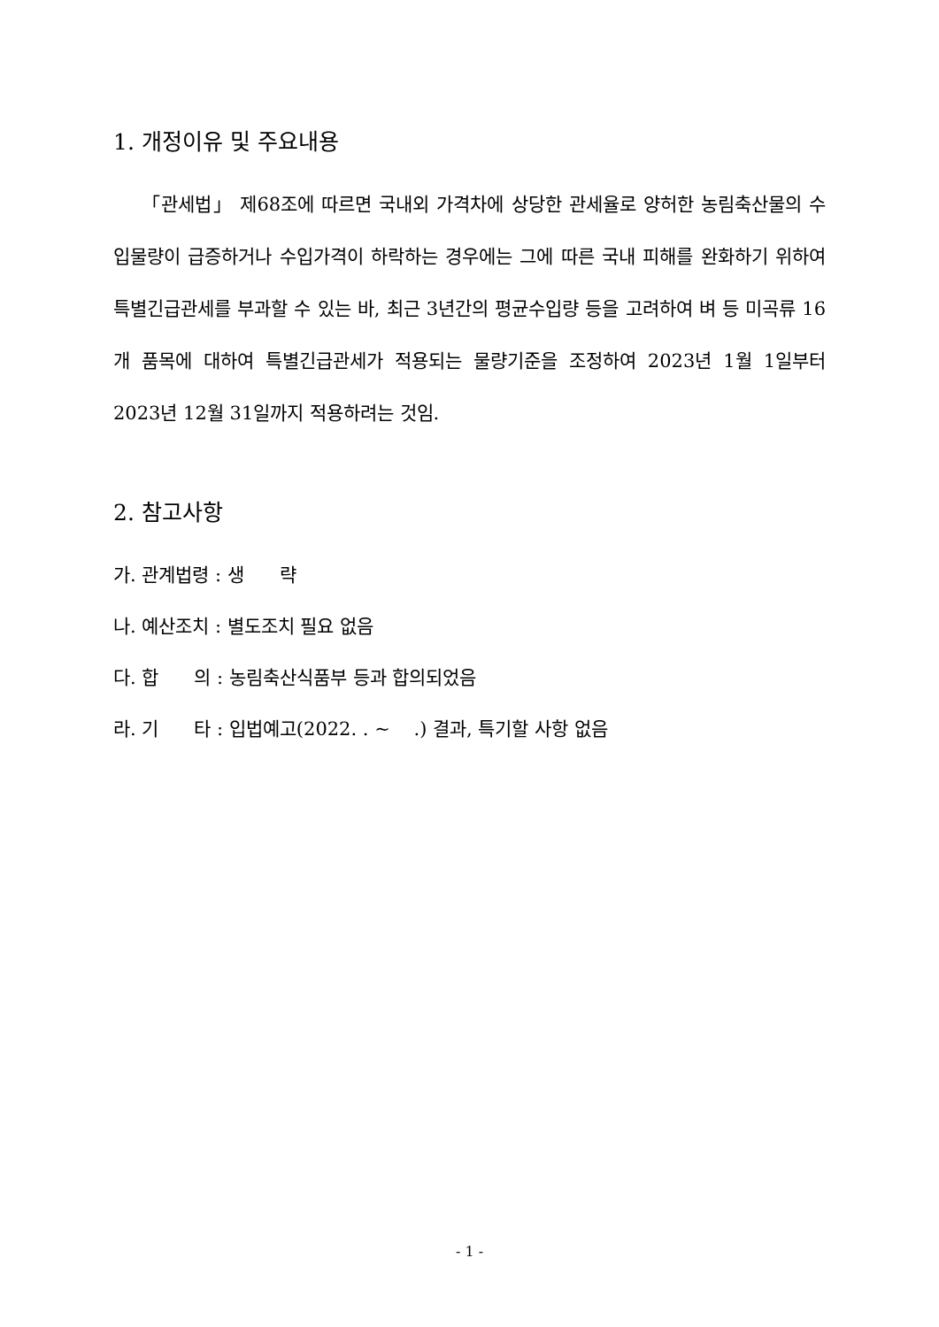1. 개정이유 및 주요내용
「관세법」 제68조에 따르면 국내외 가격차에 상당한 관세율로 양허한 농림축산물의 수입물량이 급증하거나 수입가격이 하락하는 경우에는 그에 따른 국내 피해를 완화하기 위하여 특별긴급관세를 부과할 수 있는 바, 최근 3년간의 평균수입량 등을 고려하여 벼 등 미곡류 16개 품목에 대하여 특별긴급관세가 적용되는 물량기준을 조정하여 2023년 1월 1일부터 2023년 12월 31일까지 적용하려는 것임.
2. 참고사항
가. 관계법령 : 생 략
나. 예산조치 : 별도조치 필요 없음
다. 합 의 : 농림축산식품부 등과 합의되었음
라. 기 타 : 입법예고(2022. . ~ .) 결과, 특기할 사항 없음
- 1 -